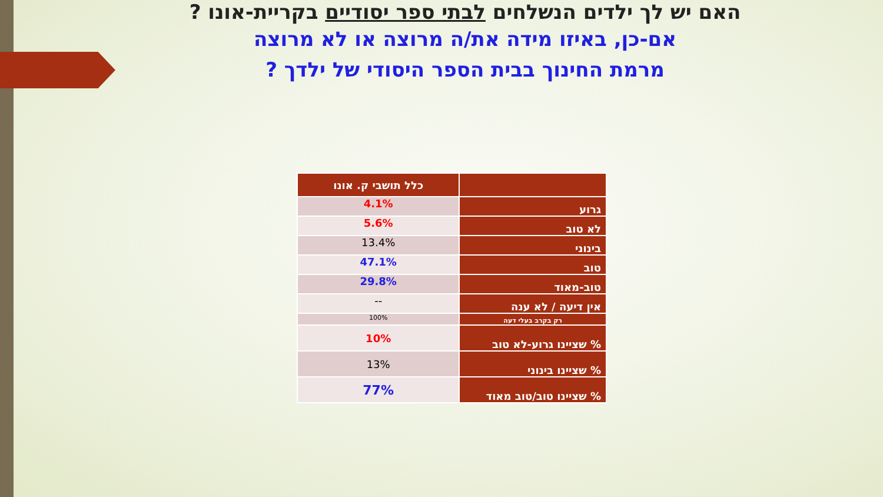האם יש לך ילדים הנשלחים לבתי ספר יסודיים בקריית-אונו ?
אם-כן, באיזו מידה את/ה מרוצה או לא מרוצה
מרמת החינוך בבית הספר היסודי של ילדך ?
| | כלל תושבי ק. אונו |
| --- | --- |
| גרוע | 4.1% |
| לא טוב | 5.6% |
| בינוני | 13.4% |
| טוב | 47.1% |
| טוב-מאוד | 29.8% |
| אין דיעה / לא ענה | -- |
| רק בקרב בעלי דעה | 100% |
| % שציינו גרוע-לא טוב | 10% |
| % שציינו בינוני | 13% |
| % שציינו טוב/טוב מאוד | 77% |